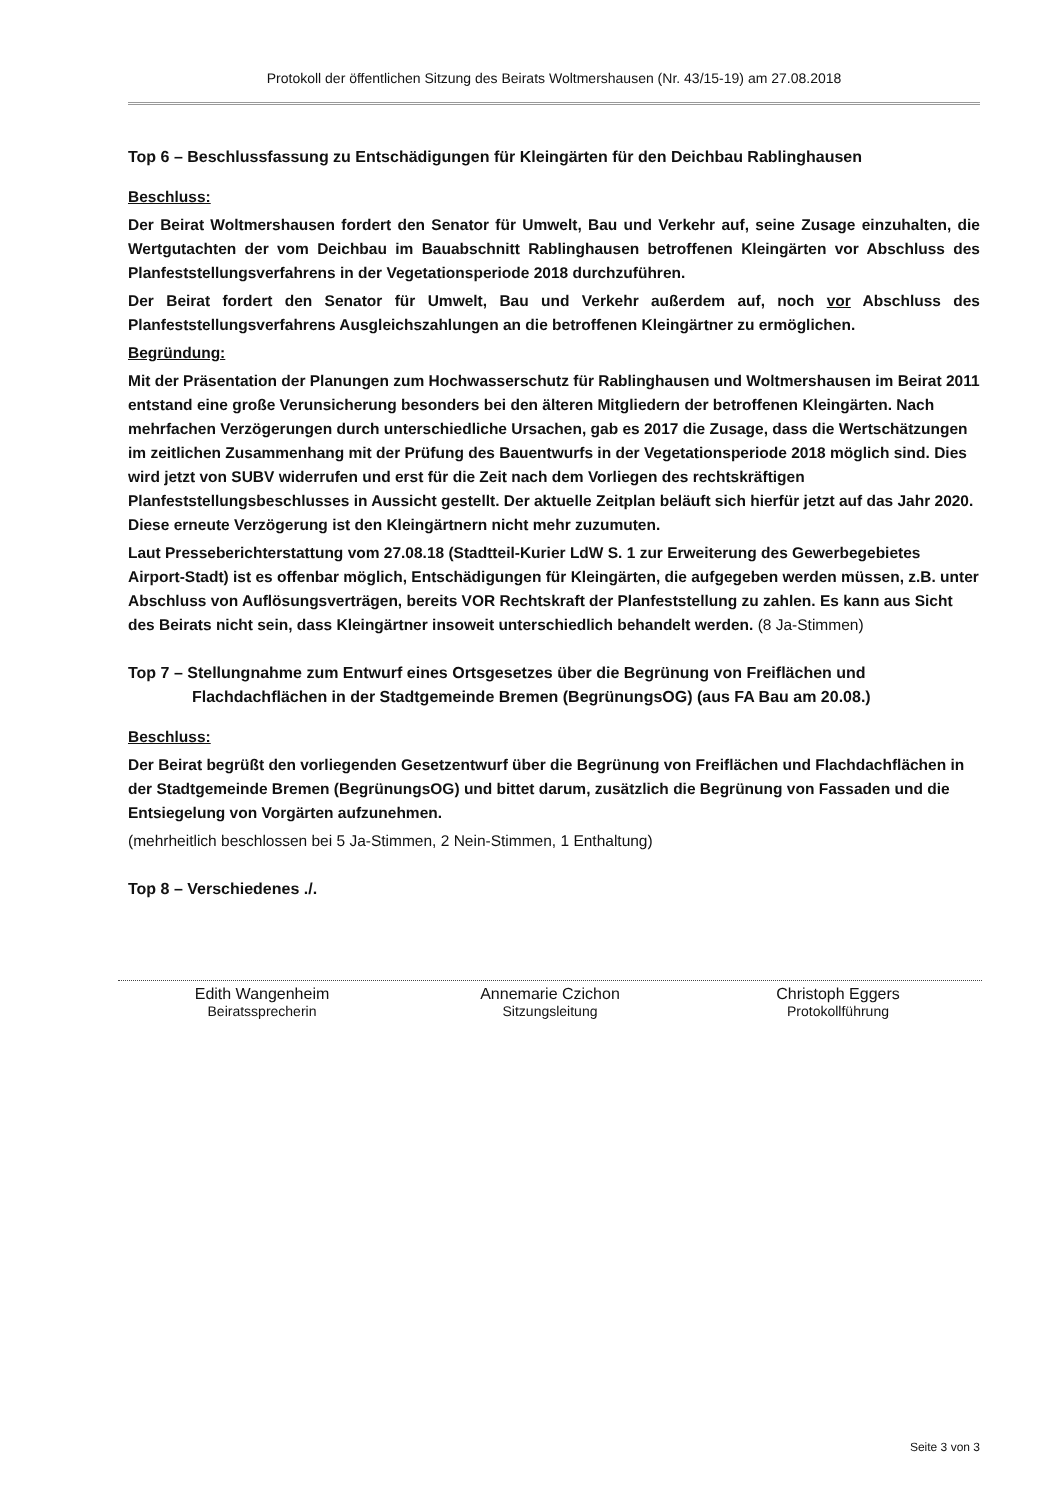Protokoll der öffentlichen Sitzung des Beirats Woltmershausen (Nr. 43/15-19) am 27.08.2018
Top 6 – Beschlussfassung zu Entschädigungen für Kleingärten für den Deichbau Rablinghausen
Beschluss:
Der Beirat Woltmershausen fordert den Senator für Umwelt, Bau und Verkehr auf, seine Zusage einzuhalten, die Wertgutachten der vom Deichbau im Bauabschnitt Rablinghausen betroffenen Kleingärten vor Abschluss des Planfeststellungsverfahrens in der Vegetationsperiode 2018 durchzuführen.
Der Beirat fordert den Senator für Umwelt, Bau und Verkehr außerdem auf, noch vor Abschluss des Planfeststellungsverfahrens Ausgleichszahlungen an die betroffenen Kleingärtner zu ermöglichen.
Begründung:
Mit der Präsentation der Planungen zum Hochwasserschutz für Rablinghausen und Woltmershausen im Beirat 2011 entstand eine große Verunsicherung besonders bei den älteren Mitgliedern der betroffenen Kleingärten. Nach mehrfachen Verzögerungen durch unterschiedliche Ursachen, gab es 2017 die Zusage, dass die Wertschätzungen im zeitlichen Zusammenhang mit der Prüfung des Bauentwurfs in der Vegetationsperiode 2018 möglich sind. Dies wird jetzt von SUBV widerrufen und erst für die Zeit nach dem Vorliegen des rechtskräftigen Planfeststellungsbeschlusses in Aussicht gestellt. Der aktuelle Zeitplan beläuft sich hierfür jetzt auf das Jahr 2020. Diese erneute Verzögerung ist den Kleingärtnern nicht mehr zuzumuten.
Laut Presseberichterstattung vom 27.08.18 (Stadtteil-Kurier LdW S. 1 zur Erweiterung des Gewerbegebietes Airport-Stadt) ist es offenbar möglich, Entschädigungen für Kleingärten, die aufgegeben werden müssen, z.B. unter Abschluss von Auflösungsverträgen, bereits VOR Rechtskraft der Planfeststellung zu zahlen. Es kann aus Sicht des Beirats nicht sein, dass Kleingärtner insoweit unterschiedlich behandelt werden. (8 Ja-Stimmen)
Top 7 – Stellungnahme zum Entwurf eines Ortsgesetzes über die Begrünung von Freiflächen und Flachdachflächen in der Stadtgemeinde Bremen (BegrünungsOG) (aus FA Bau am 20.08.)
Beschluss:
Der Beirat begrüßt den vorliegenden Gesetzentwurf über die Begrünung von Freiflächen und Flachdachflächen in der Stadtgemeinde Bremen (BegrünungsOG) und bittet darum, zusätzlich die Begrünung von Fassaden und die Entsiegelung von Vorgärten aufzunehmen.
(mehrheitlich beschlossen bei 5 Ja-Stimmen, 2 Nein-Stimmen, 1 Enthaltung)
Top 8 – Verschiedenes ./.
Edith Wangenheim
Beiratssprecherin
Annemarie Czichon
Sitzungsleitung
Christoph Eggers
Protokollführung
Seite 3 von 3